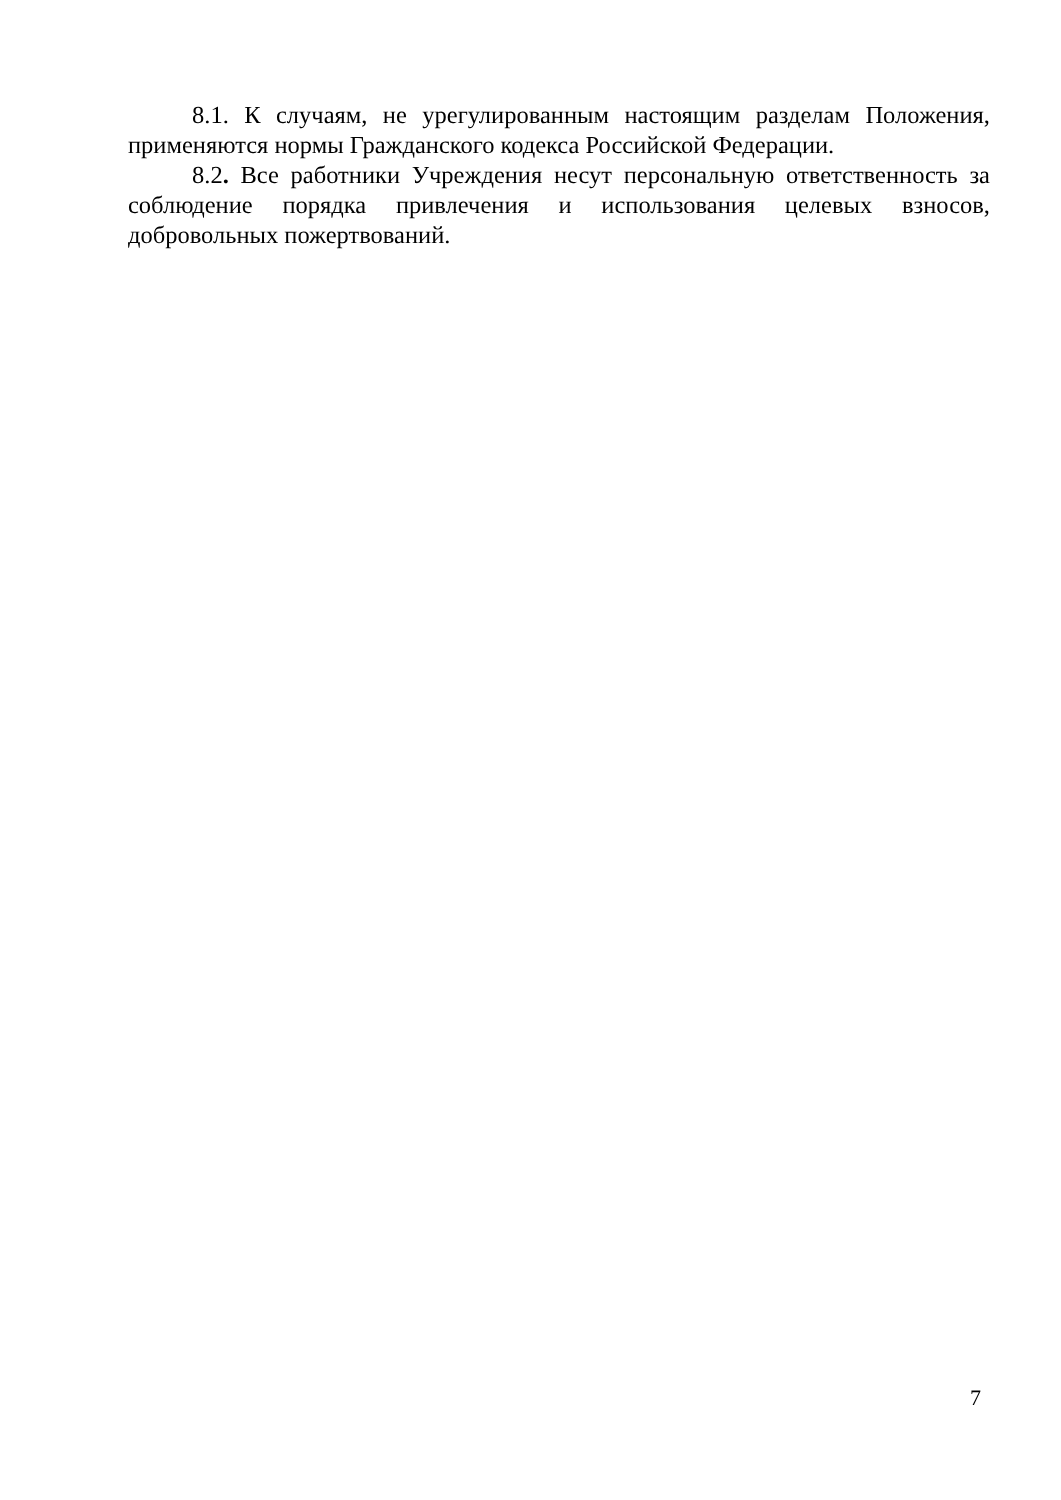8.1. К случаям, не урегулированным настоящим разделам Положения, применяются нормы Гражданского кодекса Российской Федерации.
8.2. Все работники Учреждения несут персональную ответственность за соблюдение порядка привлечения и использования целевых взносов, добровольных пожертвований.
7